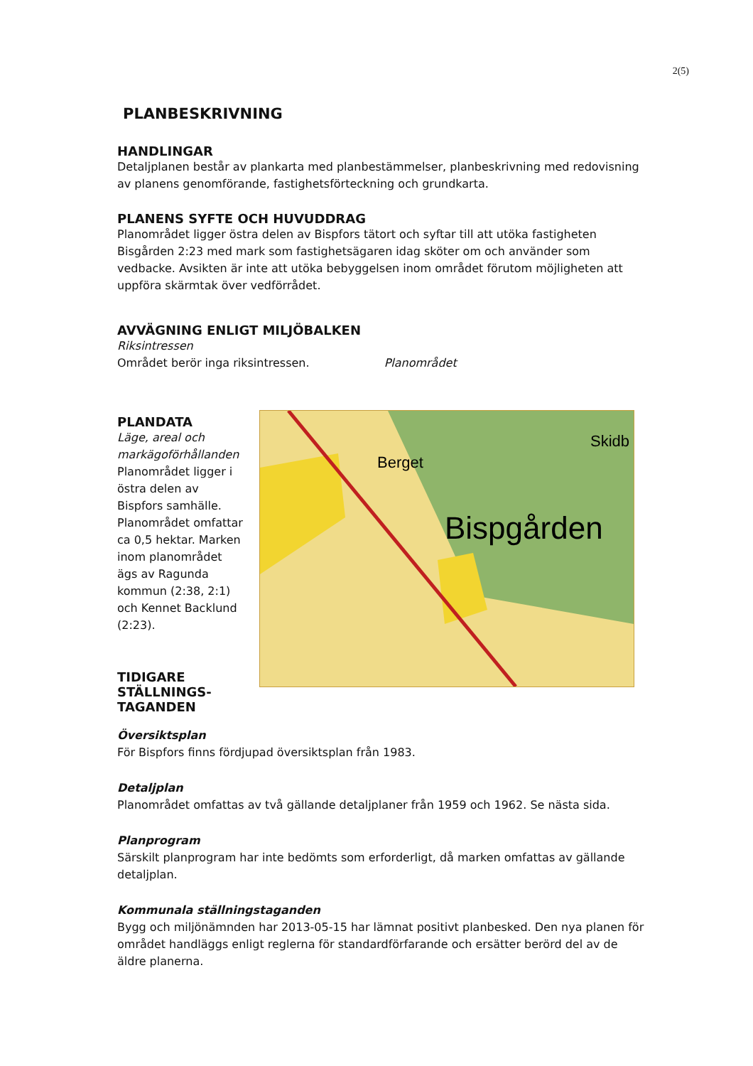2(5)
PLANBESKRIVNING
HANDLINGAR
Detaljplanen består av plankarta med planbestämmelser, planbeskrivning med redovisning av planens genomförande, fastighetsförteckning och grundkarta.
PLANENS SYFTE OCH HUVUDDRAG
Planområdet ligger östra delen av Bispfors tätort och syftar till att utöka fastigheten Bisgården 2:23 med mark som fastighetsägaren idag sköter om och använder som vedbacke. Avsikten är inte att utöka bebyggelsen inom området förutom möjligheten att uppföra skärmtak över vedförrådet.
AVVÄGNING ENLIGT MILJÖBALKEN
Riksintressen
Området berör inga riksintressen. Planområdet
PLANDATA
Läge, areal och markägoförhållanden
Planområdet ligger i östra delen av Bispfors samhälle. Planområdet omfattar ca 0,5 hektar. Marken inom planområdet ägs av Ragunda kommun (2:38, 2:1) och Kennet Backlund (2:23).
TIDIGARE STÄLLNINGS-TAGANDEN
Berget
Bispgården
Skidb
Översiktsplan
För Bispfors finns fördjupad översiktsplan från 1983.
Detaljplan
Planområdet omfattas av två gällande detaljplaner från 1959 och 1962. Se nästa sida.
Planprogram
Särskilt planprogram har inte bedömts som erforderligt, då marken omfattas av gällande detaljplan.
Kommunala ställningstaganden
Bygg och miljönämnden har 2013-05-15 har lämnat positivt planbesked. Den nya planen för området handläggs enligt reglerna för standardförfarande och ersätter berörd del av de äldre planerna.